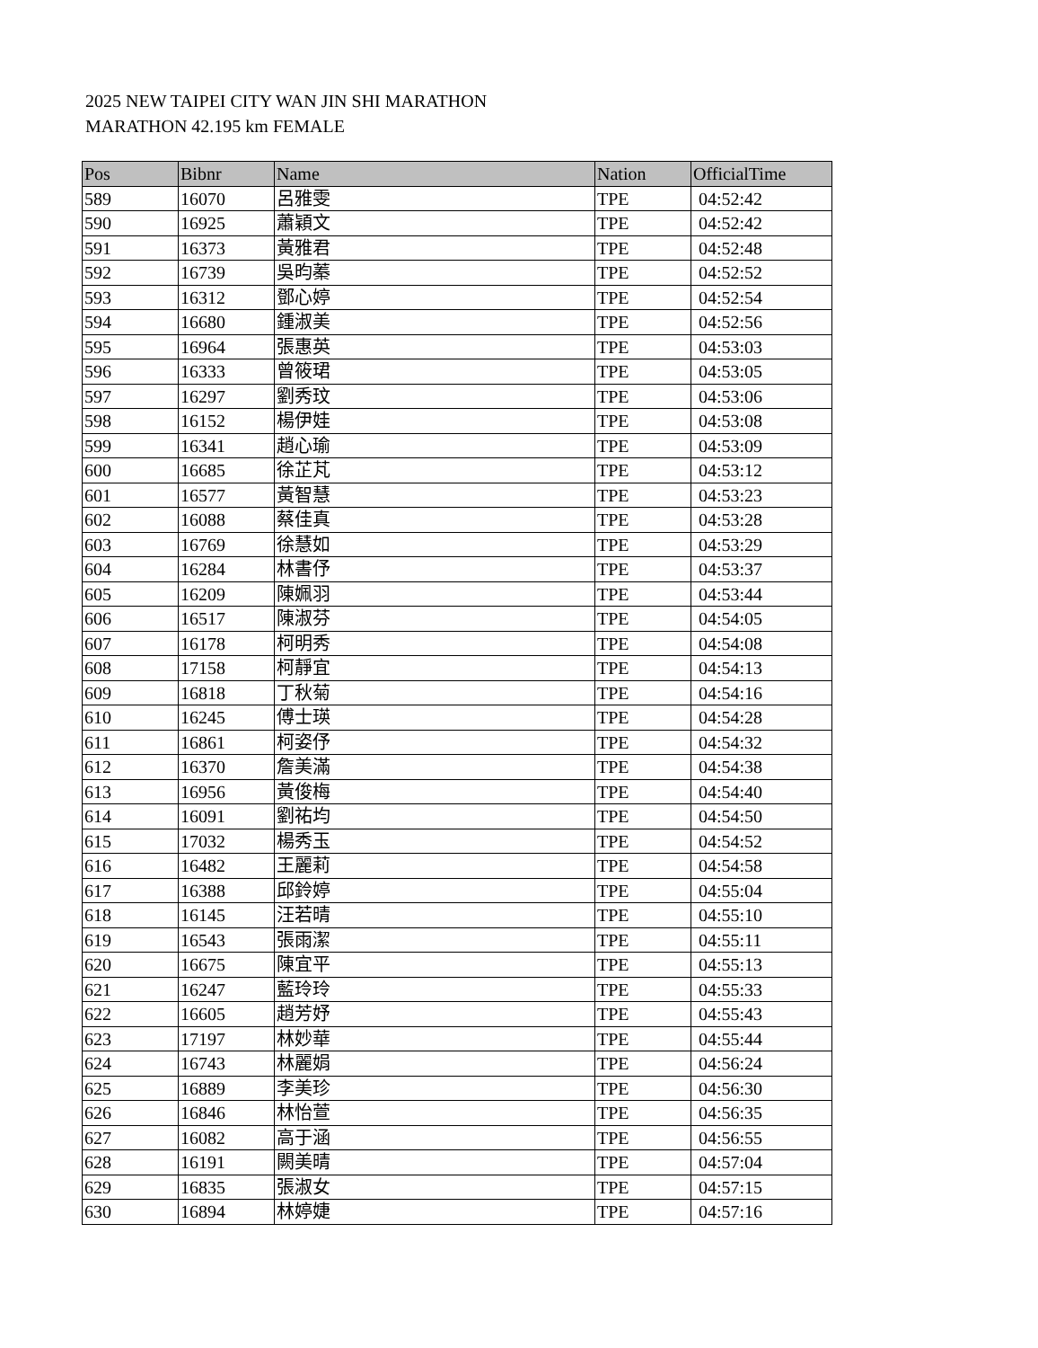2025 NEW TAIPEI CITY WAN JIN SHI MARATHON
MARATHON 42.195 km FEMALE
| Pos | Bibnr | Name | Nation | OfficialTime |
| --- | --- | --- | --- | --- |
| 589 | 16070 | 呂雅雯 | TPE | 04:52:42 |
| 590 | 16925 | 蕭穎文 | TPE | 04:52:42 |
| 591 | 16373 | 黃雅君 | TPE | 04:52:48 |
| 592 | 16739 | 吳昀蓁 | TPE | 04:52:52 |
| 593 | 16312 | 鄧心婷 | TPE | 04:52:54 |
| 594 | 16680 | 鍾淑美 | TPE | 04:52:56 |
| 595 | 16964 | 張惠英 | TPE | 04:53:03 |
| 596 | 16333 | 曾筱珺 | TPE | 04:53:05 |
| 597 | 16297 | 劉秀玟 | TPE | 04:53:06 |
| 598 | 16152 | 楊伊娃 | TPE | 04:53:08 |
| 599 | 16341 | 趙心瑜 | TPE | 04:53:09 |
| 600 | 16685 | 徐芷芃 | TPE | 04:53:12 |
| 601 | 16577 | 黃智慧 | TPE | 04:53:23 |
| 602 | 16088 | 蔡佳真 | TPE | 04:53:28 |
| 603 | 16769 | 徐慧如 | TPE | 04:53:29 |
| 604 | 16284 | 林書伃 | TPE | 04:53:37 |
| 605 | 16209 | 陳姵羽 | TPE | 04:53:44 |
| 606 | 16517 | 陳淑芬 | TPE | 04:54:05 |
| 607 | 16178 | 柯明秀 | TPE | 04:54:08 |
| 608 | 17158 | 柯靜宜 | TPE | 04:54:13 |
| 609 | 16818 | 丁秋菊 | TPE | 04:54:16 |
| 610 | 16245 | 傅士瑛 | TPE | 04:54:28 |
| 611 | 16861 | 柯姿伃 | TPE | 04:54:32 |
| 612 | 16370 | 詹美滿 | TPE | 04:54:38 |
| 613 | 16956 | 黃俊梅 | TPE | 04:54:40 |
| 614 | 16091 | 劉祐均 | TPE | 04:54:50 |
| 615 | 17032 | 楊秀玉 | TPE | 04:54:52 |
| 616 | 16482 | 王麗莉 | TPE | 04:54:58 |
| 617 | 16388 | 邱鈴婷 | TPE | 04:55:04 |
| 618 | 16145 | 汪若晴 | TPE | 04:55:10 |
| 619 | 16543 | 張雨潔 | TPE | 04:55:11 |
| 620 | 16675 | 陳宜平 | TPE | 04:55:13 |
| 621 | 16247 | 藍玲玲 | TPE | 04:55:33 |
| 622 | 16605 | 趙芳妤 | TPE | 04:55:43 |
| 623 | 17197 | 林妙華 | TPE | 04:55:44 |
| 624 | 16743 | 林麗娟 | TPE | 04:56:24 |
| 625 | 16889 | 李美珍 | TPE | 04:56:30 |
| 626 | 16846 | 林怡萱 | TPE | 04:56:35 |
| 627 | 16082 | 高于涵 | TPE | 04:56:55 |
| 628 | 16191 | 闕美晴 | TPE | 04:57:04 |
| 629 | 16835 | 張淑女 | TPE | 04:57:15 |
| 630 | 16894 | 林婷婕 | TPE | 04:57:16 |